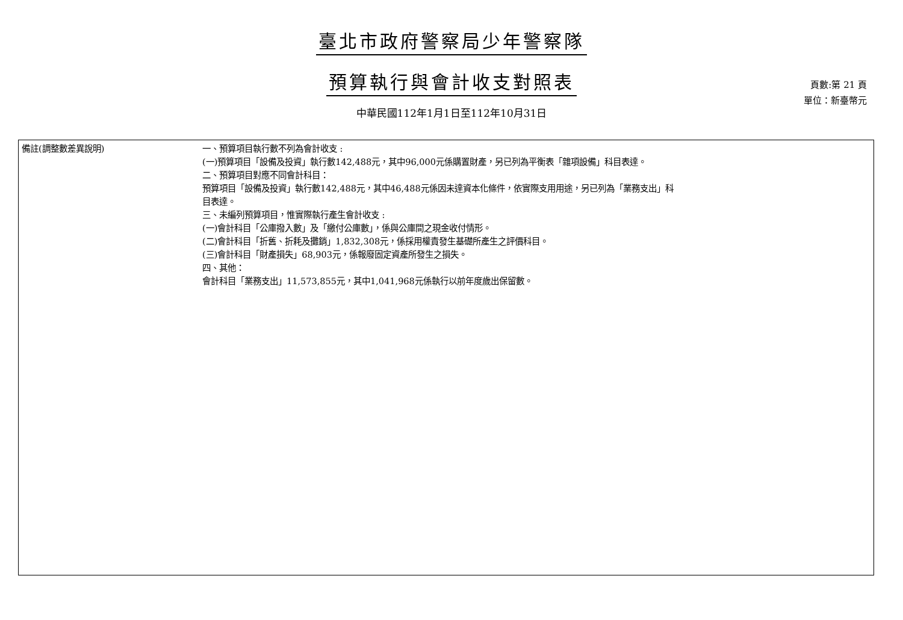臺北市政府警察局少年警察隊
預算執行與會計收支對照表
中華民國112年1月1日至112年10月31日
頁數:第 21 頁
單位：新臺幣元
| 備註(調整數差異說明) | 一、預算項目執行數不列為會計收支 : (一)預算項目「設備及投資」執行數142,488元，其中96,000元係購置財產，另已列為平衡表「雜項設備」科目表達。 二、預算項目對應不同會計科目： 預算項目「設備及投資」執行數142,488元，其中46,488元係因未達資本化條件，依實際支用用途，另已列為「業務支出」科 目表達。 三、未編列預算項目，惟實際執行產生會計收支 : (一)會計科目「公庫撥入數」及「繳付公庫數」，係與公庫間之現金收付情形。 (二)會計科目「折舊、折耗及攤銷」1,832,308元，係採用權責發生基礎所產生之評價科目。 (三)會計科目「財產損失」68,903元，係報廢固定資產所發生之損失。 四、其他： 會計科目「業務支出」11,573,855元，其中1,041,968元係執行以前年度歲出保留數。 |